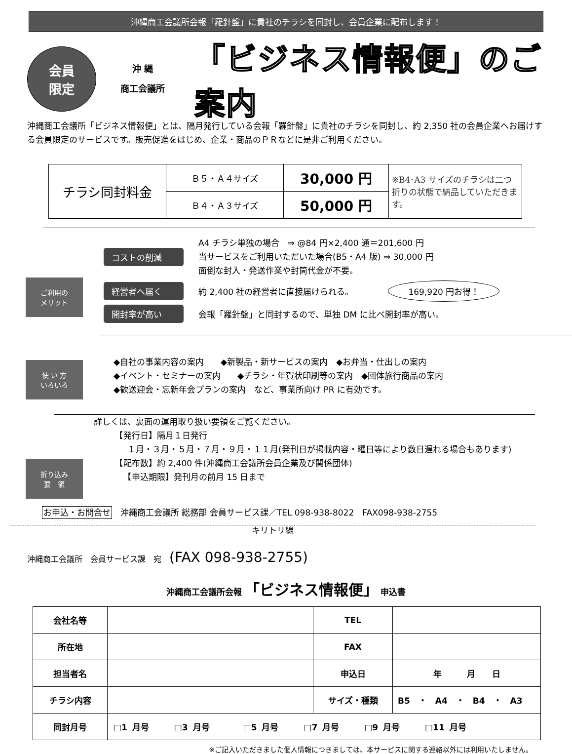沖縄商工会議所会報「羅針盤」に貴社のチラシを同封し、会員企業に配布します！
会員
限定
沖 縄
商工会議所
「ビジネス情報便」のご案内
沖縄商工会議所「ビジネス情報便」とは、隔月発行している会報「羅針盤」に貴社のチラシを同封し、約 2,350 社の会員企業へお届けする会員限定のサービスです。販売促進をはじめ、企業・商品のＰＲなどに是非ご利用ください。
| チラシ同封料金 | Ｂ５・Ａ４サイズ | 30,000 円 | ※B4･A3 サイズのチラシは二つ折りの状態で納品していただきます。 |
| | Ｂ４・Ａ３サイズ | 50,000 円 | |
ご利用の
メリット
コストの削減
A4 チラシ単独の場合　⇒ @84 円×2,400 通＝201,600 円
当サービスをご利用いただいた場合(B5・A4 版) ⇒ 30,000 円
面倒な封入・発送作業や封筒代金が不要。
経営者へ届く
約 2,400 社の経営者に直接届けられる。
169,920 円お得！
開封率が高い
会報「羅針盤」と同封するので、単独 DM に比べ開封率が高い。
使 い 方
いろいろ
◆自社の事業内容の案内　　◆新製品・新サービスの案内　◆お弁当・仕出しの案内
◆イベント・セミナーの案内　　◆チラシ・年賀状印刷等の案内　◆団体旅行商品の案内
◆歓送迎会・忘新年会プランの案内　など、事業所向け PR に有効です。
折り込み
要　領
詳しくは、裏面の運用取り扱い要領をご覧ください。
　　　【発行日】隔月１日発行
　　　　１月・３月・５月・７月・９月・１１月(発刊日が掲載内容・曜日等により数日遅れる場合もあります)
　　　【配布数】約 2,400 件(沖縄商工会議所会員企業及び関係団体)
　　　　【申込期限】発刊月の前月 15 日まで
お申込・お問合せ　沖縄商工会議所 総務部 会員サービス課／TEL 098-938-8022　FAX098-938-2755
キリトリ線
沖縄商工会議所　会員サービス課　宛　(FAX 098-938-2755)
沖縄商工会議所会報 「ビジネス情報便」 申込書
| 会社名等 | | TEL | |
| 所在地 | | FAX | |
| 担当者名 | | 申込日 | 年 月 日 |
| チラシ内容 | | サイズ・種類 | B5 ・ A4 ・ B4 ・ A3 |
| 同封月号 | □1 月号 □3 月号 □5 月号 □7 月号 □9 月号 □11 月号 | | |
※ご記入いただきました個人情報につきましては、本サービスに関する連絡以外には利用いたしません。